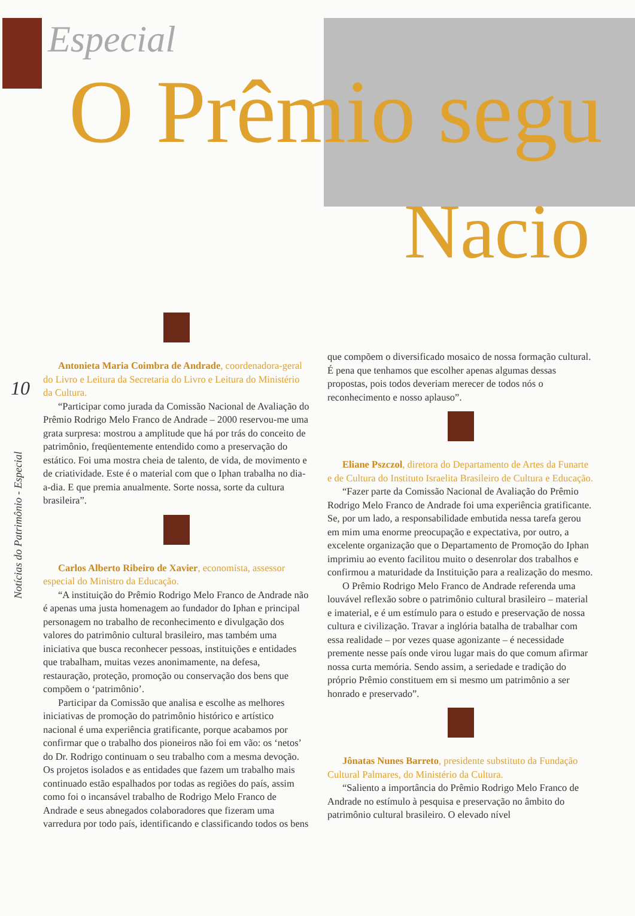Especial
O Prêmio segu
Nacio
10
Notícias do Patrimônio - Especial
Antonieta Maria Coimbra de Andrade, coordenadora-geral do Livro e Leitura da Secretaria do Livro e Leitura do Ministério da Cultura.
“Participar como jurada da Comissão Nacional de Avaliação do Prêmio Rodrigo Melo Franco de Andrade – 2000 reservou-me uma grata surpresa: mostrou a amplitude que há por trás do conceito de patrimônio, freqüentemente entendido como a preservação do estático. Foi uma mostra cheia de talento, de vida, de movimento e de criatividade. Este é o material com que o Iphan trabalha no dia-a-dia. E que premia anualmente. Sorte nossa, sorte da cultura brasileira”.
Carlos Alberto Ribeiro de Xavier, economista, assessor especial do Ministro da Educação.
“A instituição do Prêmio Rodrigo Melo Franco de Andrade não é apenas uma justa homenagem ao fundador do Iphan e principal personagem no trabalho de reconhecimento e divulgação dos valores do patrimônio cultural brasileiro, mas também uma iniciativa que busca reconhecer pessoas, instituições e entidades que trabalham, muitas vezes anonimamente, na defesa, restauração, proteção, promoção ou conservação dos bens que compõem o ‘patrimônio’.
Participar da Comissão que analisa e escolhe as melhores iniciativas de promoção do patrimônio histórico e artístico nacional é uma experiência gratificante, porque acabamos por confirmar que o trabalho dos pioneiros não foi em vão: os ‘netos’ do Dr. Rodrigo continuam o seu trabalho com a mesma devoção. Os projetos isolados e as entidades que fazem um trabalho mais continuado estão espalhados por todas as regiões do país, assim como foi o incansável trabalho de Rodrigo Melo Franco de Andrade e seus abnegados colaboradores que fizeram uma varredura por todo país, identificando e classificando todos os bens
que compõem o diversificado mosaico de nossa formação cultural. É pena que tenhamos que escolher apenas algumas dessas propostas, pois todos deveriam merecer de todos nós o reconhecimento e nosso aplauso”.
Eliane Pszczol, diretora do Departamento de Artes da Funarte e de Cultura do Instituto Israelita Brasileiro de Cultura e Educação.
“Fazer parte da Comissão Nacional de Avaliação do Prêmio Rodrigo Melo Franco de Andrade foi uma experiência gratificante. Se, por um lado, a responsabilidade embutida nessa tarefa gerou em mim uma enorme preocupação e expectativa, por outro, a excelente organização que o Departamento de Promoção do Iphan imprimiu ao evento facilitou muito o desenrolar dos trabalhos e confirmou a maturidade da Instituição para a realização do mesmo.
O Prêmio Rodrigo Melo Franco de Andrade referenda uma louvável reflexão sobre o patrimônio cultural brasileiro – material e imaterial, e é um estímulo para o estudo e preservação de nossa cultura e civilização. Travar a inglória batalha de trabalhar com essa realidade – por vezes quase agonizante – é necessidade premente nesse país onde virou lugar mais do que comum afirmar nossa curta memória. Sendo assim, a seriedade e tradição do próprio Prêmio constituem em si mesmo um patrimônio a ser honrado e preservado”.
Jônatas Nunes Barreto, presidente substituto da Fundação Cultural Palmares, do Ministério da Cultura.
“Saliento a importância do Prêmio Rodrigo Melo Franco de Andrade no estímulo à pesquisa e preservação no âmbito do patrimônio cultural brasileiro. O elevado nível